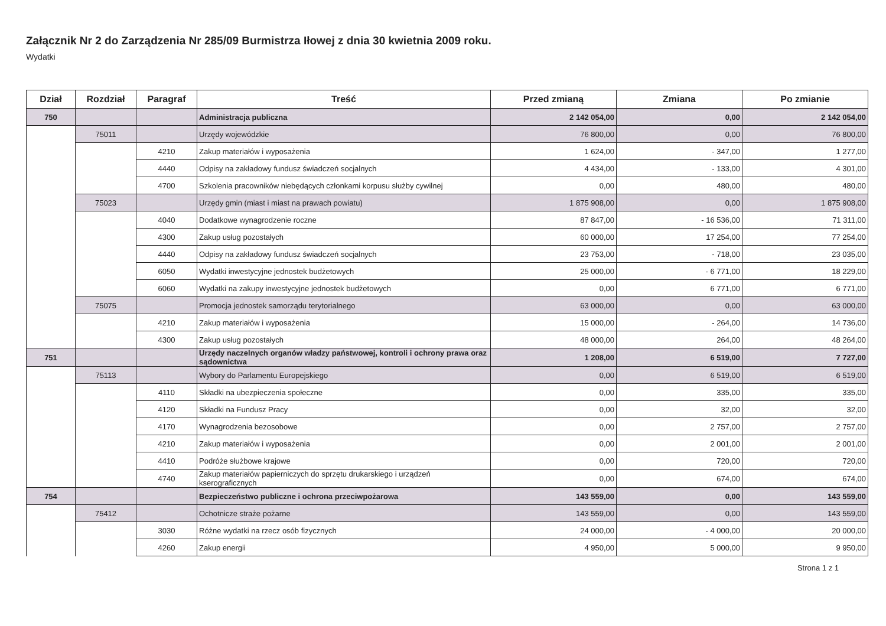Załącznik Nr 2 do Zarządzenia Nr 285/09 Burmistrza Iłowej z dnia 30 kwietnia 2009 roku.
Wydatki
| Dział | Rozdział | Paragraf | Treść | Przed zmianą | Zmiana | Po zmianie |
| --- | --- | --- | --- | --- | --- | --- |
| 750 | | | Administracja publiczna | 2 142 054,00 | 0,00 | 2 142 054,00 |
| | 75011 | | Urzędy wojewódzkie | 76 800,00 | 0,00 | 76 800,00 |
| | | 4210 | Zakup materiałów i wyposażenia | 1 624,00 | - 347,00 | 1 277,00 |
| | | 4440 | Odpisy na zakładowy fundusz świadczeń socjalnych | 4 434,00 | - 133,00 | 4 301,00 |
| | | 4700 | Szkolenia pracowników niebędących członkami korpusu służby cywilnej | 0,00 | 480,00 | 480,00 |
| | 75023 | | Urzędy gmin (miast i miast na prawach powiatu) | 1 875 908,00 | 0,00 | 1 875 908,00 |
| | | 4040 | Dodatkowe wynagrodzenie roczne | 87 847,00 | - 16 536,00 | 71 311,00 |
| | | 4300 | Zakup usług pozostałych | 60 000,00 | 17 254,00 | 77 254,00 |
| | | 4440 | Odpisy na zakładowy fundusz świadczeń socjalnych | 23 753,00 | - 718,00 | 23 035,00 |
| | | 6050 | Wydatki inwestycyjne jednostek budżetowych | 25 000,00 | - 6 771,00 | 18 229,00 |
| | | 6060 | Wydatki na zakupy inwestycyjne jednostek budżetowych | 0,00 | 6 771,00 | 6 771,00 |
| | 75075 | | Promocja jednostek samorządu terytorialnego | 63 000,00 | 0,00 | 63 000,00 |
| | | 4210 | Zakup materiałów i wyposażenia | 15 000,00 | - 264,00 | 14 736,00 |
| | | 4300 | Zakup usług pozostałych | 48 000,00 | 264,00 | 48 264,00 |
| 751 | | | Urzędy naczelnych organów władzy państwowej, kontroli i ochrony prawa oraz sądownictwa | 1 208,00 | 6 519,00 | 7 727,00 |
| | 75113 | | Wybory do Parlamentu Europejskiego | 0,00 | 6 519,00 | 6 519,00 |
| | | 4110 | Składki na ubezpieczenia społeczne | 0,00 | 335,00 | 335,00 |
| | | 4120 | Składki na Fundusz Pracy | 0,00 | 32,00 | 32,00 |
| | | 4170 | Wynagrodzenia bezosobowe | 0,00 | 2 757,00 | 2 757,00 |
| | | 4210 | Zakup materiałów i wyposażenia | 0,00 | 2 001,00 | 2 001,00 |
| | | 4410 | Podróże służbowe krajowe | 0,00 | 720,00 | 720,00 |
| | | 4740 | Zakup materiałów papierniczych do sprzętu drukarskiego i urządzeń kserograficznych | 0,00 | 674,00 | 674,00 |
| 754 | | | Bezpieczeństwo publiczne i ochrona przeciwpożarowa | 143 559,00 | 0,00 | 143 559,00 |
| | 75412 | | Ochotnicze straże pożarne | 143 559,00 | 0,00 | 143 559,00 |
| | | 3030 | Różne wydatki na rzecz osób fizycznych | 24 000,00 | - 4 000,00 | 20 000,00 |
| | | 4260 | Zakup energii | 4 950,00 | 5 000,00 | 9 950,00 |
Strona 1 z 1